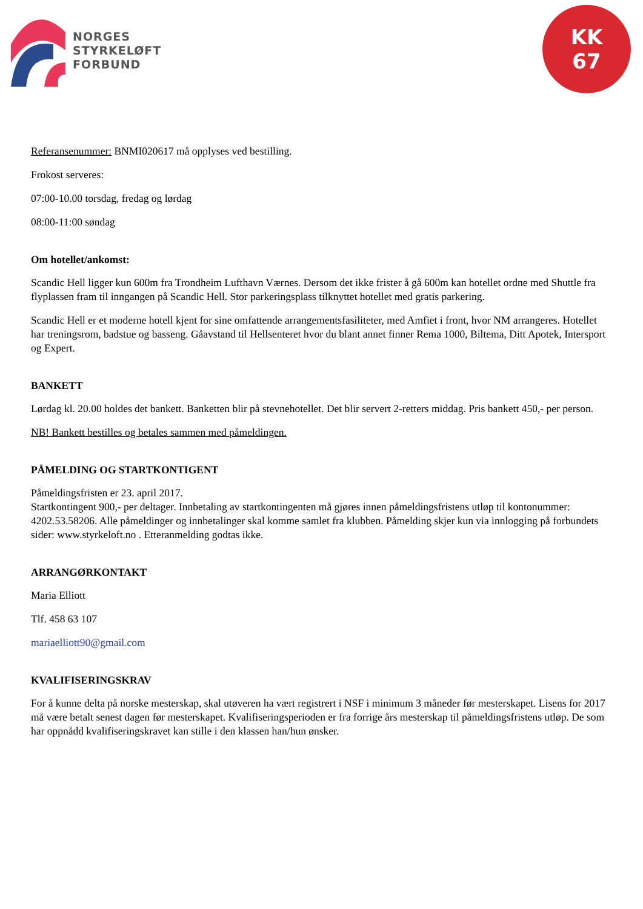NORGES
STYRKELØFT
FORBUND
KK
67
Referansenummer: BNMI020617 må opplyses ved bestilling.
Frokost serveres:
07:00-10.00 torsdag, fredag og lørdag
08:00-11:00 søndag
Om hotellet/ankomst:
Scandic Hell ligger kun 600m fra Trondheim Lufthavn Værnes. Dersom det ikke frister å gå 600m kan hotellet ordne med Shuttle fra flyplassen fram til inngangen på Scandic Hell. Stor parkeringsplass tilknyttet hotellet med gratis parkering.
Scandic Hell er et moderne hotell kjent for sine omfattende arrangementsfasiliteter, med Amfiet i front, hvor NM arrangeres. Hotellet har treningsrom, badstue og basseng. Gåavstand til Hellsenteret hvor du blant annet finner Rema 1000, Biltema, Ditt Apotek, Intersport og Expert.
BANKETT
Lørdag kl. 20.00 holdes det bankett. Banketten blir på stevnehotellet. Det blir servert 2-retters middag. Pris bankett 450,- per person.
NB! Bankett bestilles og betales sammen med påmeldingen.
PÅMELDING OG STARTKONTIGENT
Påmeldingsfristen er 23. april 2017.
Startkontingent 900,- per deltager. Innbetaling av startkontingenten må gjøres innen påmeldingsfristens utløp til kontonummer: 4202.53.58206. Alle påmeldinger og innbetalinger skal komme samlet fra klubben. Påmelding skjer kun via innlogging på forbundets sider: www.styrkeloft.no . Etteranmelding godtas ikke.
ARRANGØRKONTAKT
Maria Elliott
Tlf. 458 63 107
mariaelliott90@gmail.com
KVALIFISERINGSKRAV
For å kunne delta på norske mesterskap, skal utøveren ha vært registrert i NSF i minimum 3 måneder før mesterskapet. Lisens for 2017 må være betalt senest dagen før mesterskapet. Kvalifiseringsperioden er fra forrige års mesterskap til påmeldingsfristens utløp. De som har oppnådd kvalifiseringskravet kan stille i den klassen han/hun ønsker.